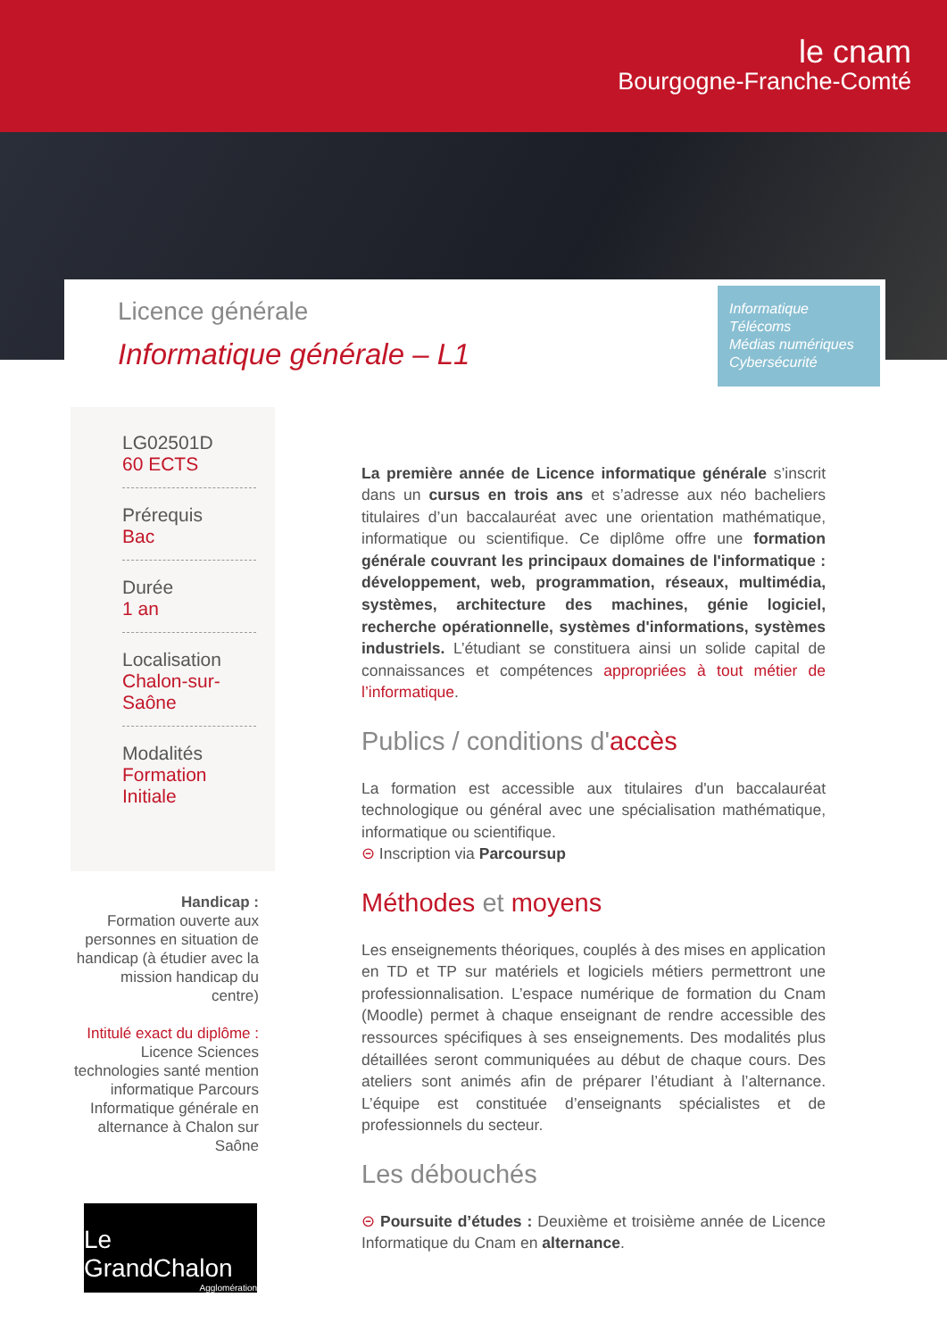le cnam
Bourgogne-Franche-Comté
Licence générale
Informatique générale – L1
Informatique
Télécoms
Médias numériques
Cybersécurité
LG02501D
60 ECTS
Prérequis
Bac
Durée
1 an
Localisation
Chalon-sur-Saône
Modalités
Formation Initiale
Handicap :
Formation ouverte aux personnes en situation de handicap (à étudier avec la mission handicap du centre)
Intitulé exact du diplôme :
Licence Sciences technologies santé mention informatique Parcours Informatique générale en alternance à Chalon sur Saône
Le GrandChalon
Agglomération
La première année de Licence informatique générale s’inscrit dans un cursus en trois ans et s’adresse aux néo bacheliers titulaires d’un baccalauréat avec une orientation mathématique, informatique ou scientifique. Ce diplôme offre une formation générale couvrant les principaux domaines de l'informatique : développement, web, programmation, réseaux, multimédia, systèmes, architecture des machines, génie logiciel, recherche opérationnelle, systèmes d'informations, systèmes industriels. L’étudiant se constituera ainsi un solide capital de connaissances et compétences appropriées à tout métier de l’informatique.
Publics / conditions d'accès
La formation est accessible aux titulaires d'un baccalauréat technologique ou général avec une spécialisation mathématique, informatique ou scientifique.
⊝ Inscription via Parcoursup
Méthodes et moyens
Les enseignements théoriques, couplés à des mises en application en TD et TP sur matériels et logiciels métiers permettront une professionnalisation. L’espace numérique de formation du Cnam (Moodle) permet à chaque enseignant de rendre accessible des ressources spécifiques à ses enseignements. Des modalités plus détaillées seront communiquées au début de chaque cours. Des ateliers sont animés afin de préparer l’étudiant à l’alternance. L’équipe est constituée d’enseignants spécialistes et de professionnels du secteur.
Les débouchés
⊝ Poursuite d’études : Deuxième et troisième année de Licence Informatique du Cnam en alternance.